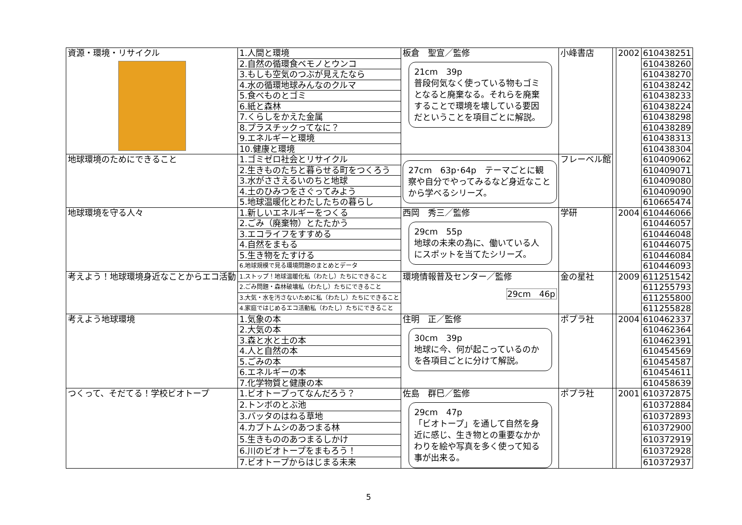| 資源・環境・リサイクル | 1.人間と環境 | 板倉 聖宣／監修 21cm 39p 普段何気なく使っている物もゴミとなると廃棄なる。それらを廃棄することで環境を壊している要因だということを項目ごとに解説。 | 小峰書店 | | 2002 | 610438251 |
| | 2.自然の循環食ベモノとウンコ | | | | | 610438260 |
| | 3.もしも空気のつぶが見えたなら | | | | | 610438270 |
| | 4.水の循環地球みんなのクルマ | | | | | 610438242 |
| | 5.食べものとゴミ | | | | | 610438233 |
| | 6.紙と森林 | | | | | 610438224 |
| | 7.くらしをかえた金属 | | | | | 610438298 |
| | 8.プラスチックってなに？ | | | | | 610438289 |
| | 9.エネルギーと環境 | | | | | 610438313 |
| | 10.健康と環境 | | | | | 610438304 |
| 地球環境のためにできること | 1.ゴミゼロ社会とリサイクル | 27cm 63p･64p テーマごとに観察や自分でやってみるなど身近なことから学べるシリーズ。 | フレーベル館 | | | 610409062 |
| | 2.生きものたちと暮らせる町をつくろう | | | | | 610409071 |
| | 3.水がささえるいのちと地球 | | | | | 610409080 |
| | 4.土のひみつをさぐってみよう | | | | | 610409090 |
| | 5.地球温暖化とわたしたちの暮らし | | | | | 610665474 |
| 地球環境を守る人々 | 1.新しいエネルギーをつくる | 西岡 秀三／監修 29cm 55p 地球の未来の為に、働いている人にスポットを当てたシリーズ。 | 学研 | | 2004 | 610446066 |
| | 2.ごみ（廃棄物）とたたかう | | | | | 610446057 |
| | 3.エコライフをすすめる | | | | | 610446048 |
| | 4.自然をまもる | | | | | 610446075 |
| | 5.生き物をたすける | | | | | 610446084 |
| | 6.地球規模で見る環境問題のまとめとデータ | | | | | 610446093 |
| 考えよう！地球環境身近なことからエコ活動 | 1.ストップ！地球温暖化私（わたし）たちにできること | 環境情報普及センター／監修 29cm 46p | 金の星社 | | 2009 | 611251542 |
| | 2.ごみ問題・森林破壊私（わたし）たちにできること | | | | | 611255793 |
| | 3.大気・水を汚さないために私（わたし）たちにできること | | | | | 611255800 |
| | 4.家庭ではじめるエコ活動私（わたし）たちにできること | | | | | 611255828 |
| 考えよう地球環境 | 1.気象の本 | 住明 正／監修 30cm 39p 地球に今、何が起こっているのかを各項目ごとに分けて解説。 | ポプラ社 | | 2004 | 610462337 |
| | 2.大気の本 | | | | | 610462364 |
| | 3.森と水と土の本 | | | | | 610462391 |
| | 4.人と自然の本 | | | | | 610454569 |
| | 5.ごみの本 | | | | | 610454587 |
| | 6.エネルギーの本 | | | | | 610454611 |
| | 7.化学物質と健康の本 | | | | | 610458639 |
| つくって、そだてる！学校ビオトープ | 1.ビオトープってなんだろう？ | 佐島 群巳／監修 29cm 47p 「ビオトープ」を通して自然を身近に感じ、生き物との重要なかかわりを絵や写真を多く使って知る事が出来る。 | ポプラ社 | | 2001 | 610372875 |
| | 2.トンボのとぶ池 | | | | | 610372884 |
| | 3.バッタのはねる草地 | | | | | 610372893 |
| | 4.カブトムシのあつまる林 | | | | | 610372900 |
| | 5.生きもののあつまるしかけ | | | | | 610372919 |
| | 6.川のビオトープをまもろう！ | | | | | 610372928 |
| | 7.ビオトープからはじまる未来 | | | | | 610372937 |
5